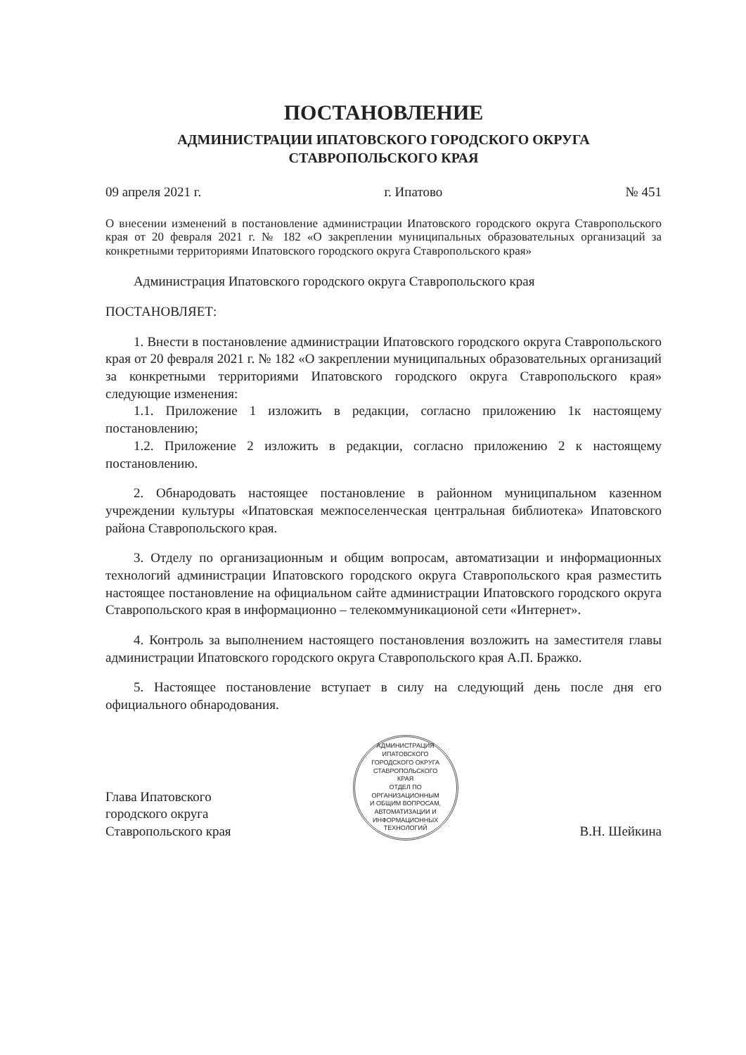ПОСТАНОВЛЕНИЕ
АДМИНИСТРАЦИИ ИПАТОВСКОГО ГОРОДСКОГО ОКРУГА
СТАВРОПОЛЬСКОГО КРАЯ
09 апреля 2021 г. г. Ипатово № 451
О внесении изменений в постановление администрации Ипатовского городского округа Ставропольского края от 20 февраля 2021 г. № 182 «О закреплении муниципальных образовательных организаций за конкретными территориями Ипатовского городского округа Ставропольского края»
Администрация Ипатовского городского округа Ставропольского края
ПОСТАНОВЛЯЕТ:
1. Внести в постановление администрации Ипатовского городского округа Ставропольского края от 20 февраля 2021 г. № 182 «О закреплении муниципальных образовательных организаций за конкретными территориями Ипатовского городского округа Ставропольского края» следующие изменения:
1.1. Приложение 1 изложить в редакции, согласно приложению 1к настоящему постановлению;
1.2. Приложение 2 изложить в редакции, согласно приложению 2 к настоящему постановлению.
2. Обнародовать настоящее постановление в районном муниципальном казенном учреждении культуры «Ипатовская межпоселенческая центральная библиотека» Ипатовского района Ставропольского края.
3. Отделу по организационным и общим вопросам, автоматизации и информационных технологий администрации Ипатовского городского округа Ставропольского края разместить настоящее постановление на официальном сайте администрации Ипатовского городского округа Ставропольского края в информационно – телекоммуникационой сети «Интернет».
4. Контроль за выполнением настоящего постановления возложить на заместителя главы администрации Ипатовского городского округа Ставропольского края А.П. Бражко.
5. Настоящее постановление вступает в силу на следующий день после дня его официального обнародования.
Глава Ипатовского
городского округа
Ставропольского края
АДМИНИСТРАЦИЯ ИПАТОВСКОГО ГОРОДСКОГО ОКРУГА СТАВРОПОЛЬСКОГО КРАЯ
ОТДЕЛ ПО ОРГАНИЗАЦИОННЫМ И ОБЩИМ ВОПРОСАМ, АВТОМАТИЗАЦИИ И ИНФОРМАЦИОННЫХ ТЕХНОЛОГИЙ
В.Н. Шейкина